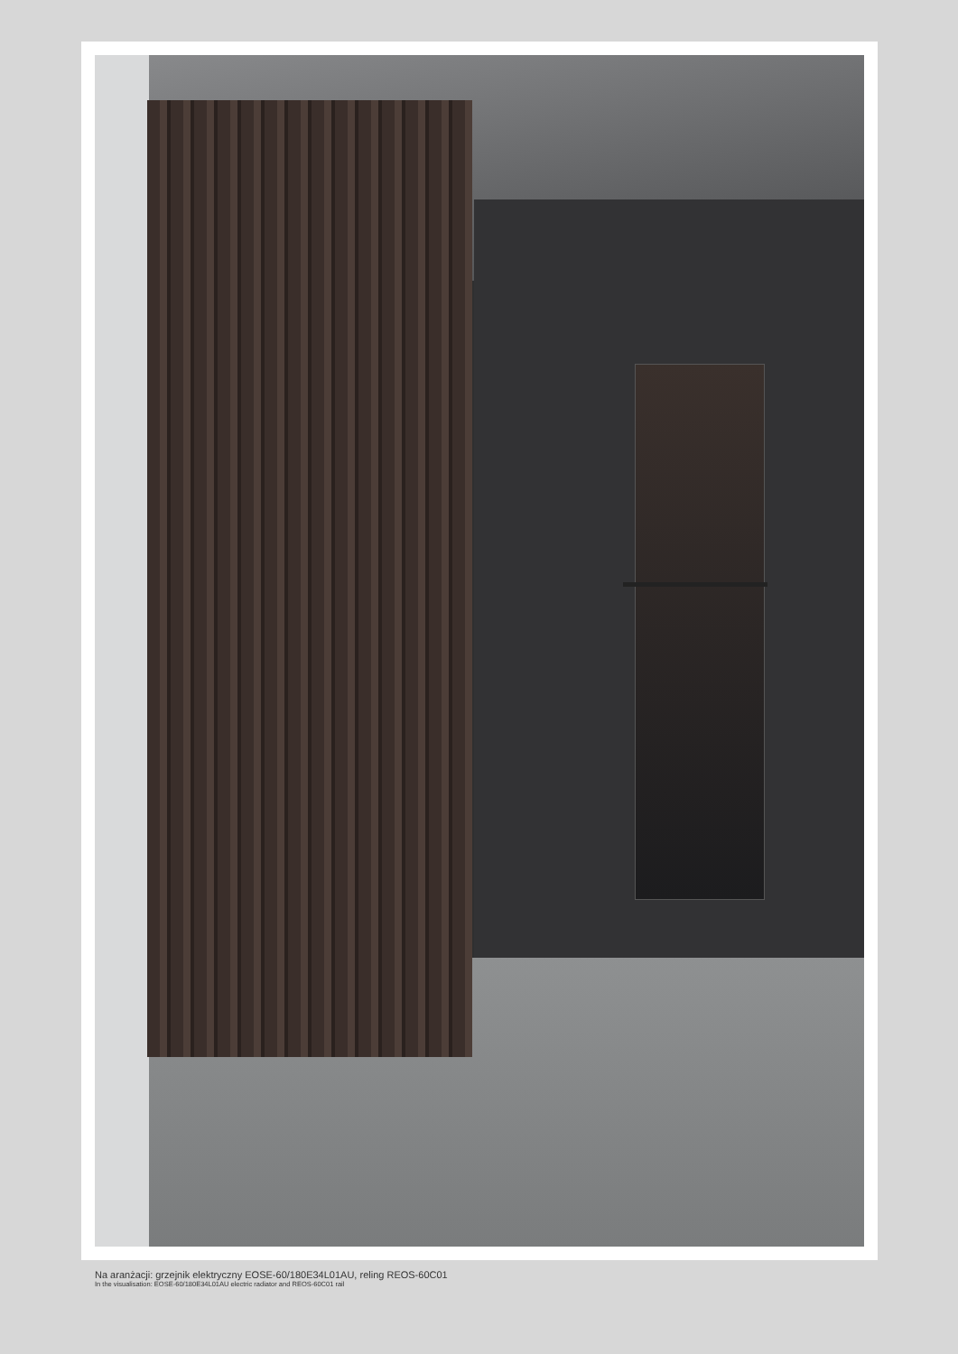Na aranżacji: grzejnik elektryczny EOSE-60/180E34L01AU, reling REOS-60C01
In the visualisation: EOSE-60/180E34L01AU electric radiator and REOS-60C01 rail